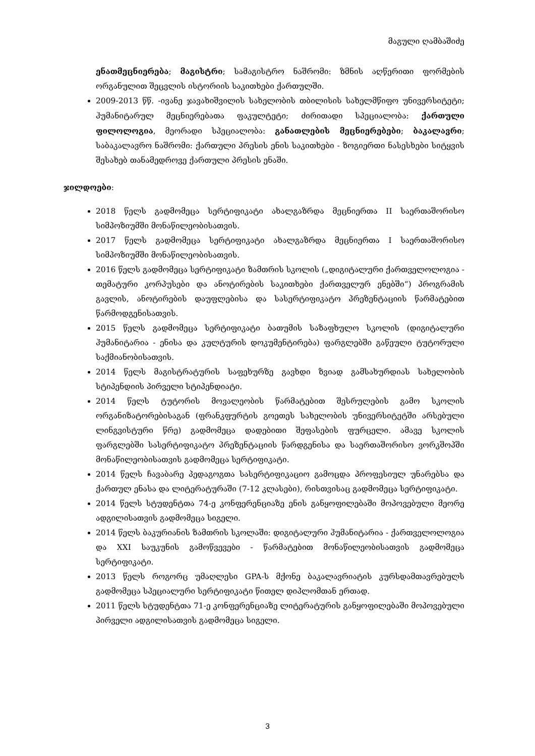მაგული ღამბაშიძე
ენათმეცნიერება; მაგისტრი; სამაგისტრო ნაშრომი: ზმნის აღწერითი ფორმების ორგანულით შეცვლის ისტორიის საკითხები ქართულში.
2009-2013 წწ. -ივანე ჯავახიშვილის სახელობის თბილისის სახელმწიფო უნივერსიტეტი; ჰუმანიტარულ მეცნიერებათა ფაკულტეტი; ძირითადი სპეციალობა: ქართული ფილოლოგია, მეორადი სპეციალობა: განათლების მეცნიერებები; ბაკალავრი; საბაკალავრო ნაშრომი: ქართული პრესის ენის საკითხები - ზოგიერთი ნასესხები სიტყვის შესახებ თანამედროვე ქართული პრესის ენაში.
ჯილდოები:
2018 წელს გადმომეცა სერტიფიკატი ახალგაზრდა მეცნიერთა II საერთაშორისო სიმპოზიუმში მონაწილეობისათვის.
2017 წელს გადმომეცა სერტიფიკატი ახალგაზრდა მეცნიერთა I საერთაშორისო სიმპოზიუმში მონაწილეობისათვის.
2016 წელს გადმომეცა სერტიფიკატი ზამთრის სკოლის („დიგიტალური ქართველოლოგია - თემატური კორპუსები და ანოტირების საკითხები ქართველურ ენებში“) პროგრამის გავლის, ანოტირების დაუფლებისა და სასერტიფიკატო პრეზენტაციის წარმატებით წარმოდგენისათვის.
2015 წელს გადმომეცა სერტიფიკატი ბათუმის საზაფხულო სკოლის (დიგიტალური ჰუმანიტარია - ენისა და კულტურის დოკუმენტირება) ფარგლებში გაწეული ტუტორული საქმიანობისათვის.
2014 წელს მაგისტრატურის საფეხურზე გავხდი ზვიად გამსახურდიას სახელობის სტიპენდიის პირველი სტიპენდიატი.
2014 წელს ტუტორის მოვალეობის წარმატებით შესრულების გამო სკოლის ორგანიზატორებისაგან (ფრანკფურტის გოეთეს სახელობის უნივერსიტეტში არსებული ლინგვისტური წრე) გადმომეცა დადებითი შეფასების ფურცელი. ამავე სკოლის ფარგლებში სასერტიფიკატო პრეზენტაციის წარდგენისა და საერთაშორისო ვორკშოპში მონაწილეობისათვის გადმომეცა სერტიფიკატი.
2014 წელს ჩავაბარე პედაგოგთა სასერტიფიკაციო გამოცდა პროფესიულ უნარებსა და ქართულ ენასა და ლიტერატურაში (7-12 კლასები), რისთვისაც გადმომეცა სერტიფიკატი.
2014 წელს სტუდენტთა 74-ე კონფერენციაზე ენის განყოფილებაში მოპოვებული მეორე ადგილისათვის გადმომეცა სიგელი.
2014 წელს ბაკურიანის ზამთრის სკოლაში: დიგიტალური ჰუმანიტარია - ქართველოლოგია და XXI საუკუნის გამოწვევები - წარმატებით მონაწილეობისათვის გადმომეცა სერტიფიკატი.
2013 წელს როგორც უმაღლესი GPA-ს მქონე ბაკალავრიატის კურსდამთავრებულს გადმომეცა სპეციალური სერტიფიკატი წითელ დიპლომთან ერთად.
2011 წელს სტუდენტთა 71-ე კონფერენციაზე ლიტერატურის განყოფილებაში მოპოვებული პირველი ადგილისათვის გადმომეცა სიგელი.
3